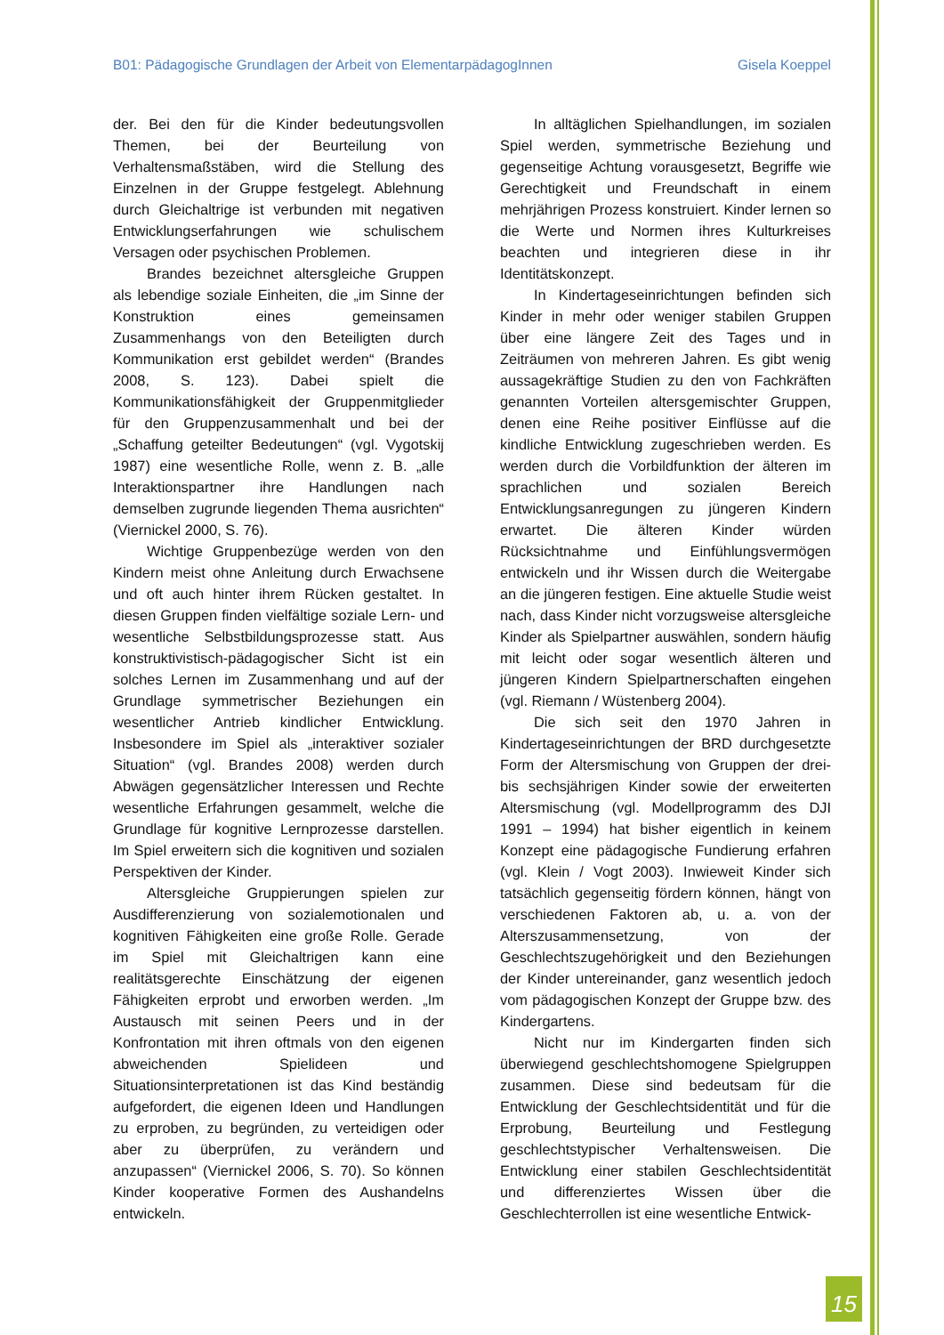B01: Pädagogische Grundlagen der Arbeit von ElementarpädagogInnen Gisela Koeppel
der. Bei den für die Kinder bedeutungsvollen Themen, bei der Beurteilung von Verhaltensmaßstäben, wird die Stellung des Einzelnen in der Gruppe festgelegt. Ablehnung durch Gleichaltrige ist verbunden mit negativen Entwicklungserfahrungen wie schulischem Versagen oder psychischen Problemen.
Brandes bezeichnet altersgleiche Gruppen als lebendige soziale Einheiten, die „im Sinne der Konstruktion eines gemeinsamen Zusammenhangs von den Beteiligten durch Kommunikation erst gebildet werden“ (Brandes 2008, S. 123). Dabei spielt die Kommunikationsfähigkeit der Gruppenmitglieder für den Gruppenzusammenhalt und bei der „Schaffung geteilter Bedeutungen“ (vgl. Vygotskij 1987) eine wesentliche Rolle, wenn z. B. „alle Interaktionspartner ihre Handlungen nach demselben zugrunde liegenden Thema ausrichten“ (Viernickel 2000, S. 76).
Wichtige Gruppenbezüge werden von den Kindern meist ohne Anleitung durch Erwachsene und oft auch hinter ihrem Rücken gestaltet. In diesen Gruppen finden vielfältige soziale Lern- und wesentliche Selbstbildungsprozesse statt. Aus konstruktivistisch-pädagogischer Sicht ist ein solches Lernen im Zusammenhang und auf der Grundlage symmetrischer Beziehungen ein wesentlicher Antrieb kindlicher Entwicklung. Insbesondere im Spiel als „interaktiver sozialer Situation“ (vgl. Brandes 2008) werden durch Abwägen gegensätzlicher Interessen und Rechte wesentliche Erfahrungen gesammelt, welche die Grundlage für kognitive Lernprozesse darstellen. Im Spiel erweitern sich die kognitiven und sozialen Perspektiven der Kinder.
Altersgleiche Gruppierungen spielen zur Ausdifferenzierung von sozialemotionalen und kognitiven Fähigkeiten eine große Rolle. Gerade im Spiel mit Gleichaltrigen kann eine realitätsgerechte Einschätzung der eigenen Fähigkeiten erprobt und erworben werden. „Im Austausch mit seinen Peers und in der Konfrontation mit ihren oftmals von den eigenen abweichenden Spielideen und Situationsinterpretationen ist das Kind beständig aufgefordert, die eigenen Ideen und Handlungen zu erproben, zu begründen, zu verteidigen oder aber zu überprüfen, zu verändern und anzupassen“ (Viernickel 2006, S. 70). So können Kinder kooperative Formen des Aushandelns entwickeln.
In alltäglichen Spielhandlungen, im sozialen Spiel werden, symmetrische Beziehung und gegenseitige Achtung vorausgesetzt, Begriffe wie Gerechtigkeit und Freundschaft in einem mehrjährigen Prozess konstruiert. Kinder lernen so die Werte und Normen ihres Kulturkreises beachten und integrieren diese in ihr Identitätskonzept.
In Kindertageseinrichtungen befinden sich Kinder in mehr oder weniger stabilen Gruppen über eine längere Zeit des Tages und in Zeiträumen von mehreren Jahren. Es gibt wenig aussagekräftige Studien zu den von Fachkräften genannten Vorteilen altersgemischter Gruppen, denen eine Reihe positiver Einflüsse auf die kindliche Entwicklung zugeschrieben werden. Es werden durch die Vorbildfunktion der älteren im sprachlichen und sozialen Bereich Entwicklungsanregungen zu jüngeren Kindern erwartet. Die älteren Kinder würden Rücksichtnahme und Einfühlungsvermögen entwickeln und ihr Wissen durch die Weitergabe an die jüngeren festigen. Eine aktuelle Studie weist nach, dass Kinder nicht vorzugsweise altersgleiche Kinder als Spielpartner auswählen, sondern häufig mit leicht oder sogar wesentlich älteren und jüngeren Kindern Spielpartnerschaften eingehen (vgl. Riemann / Wüstenberg 2004).
Die sich seit den 1970 Jahren in Kindertageseinrichtungen der BRD durchgesetzte Form der Altersmischung von Gruppen der drei- bis sechsjährigen Kinder sowie der erweiterten Altersmischung (vgl. Modellprogramm des DJI 1991 – 1994) hat bisher eigentlich in keinem Konzept eine pädagogische Fundierung erfahren (vgl. Klein / Vogt 2003). Inwieweit Kinder sich tatsächlich gegenseitig fördern können, hängt von verschiedenen Faktoren ab, u. a. von der Alterszusammensetzung, von der Geschlechtszugehörigkeit und den Beziehungen der Kinder untereinander, ganz wesentlich jedoch vom pädagogischen Konzept der Gruppe bzw. des Kindergartens.
Nicht nur im Kindergarten finden sich überwiegend geschlechtshomogene Spielgruppen zusammen. Diese sind bedeutsam für die Entwicklung der Geschlechtsidentität und für die Erprobung, Beurteilung und Festlegung geschlechtstypischer Verhaltensweisen. Die Entwicklung einer stabilen Geschlechtsidentität und differenziertes Wissen über die Geschlechterrollen ist eine wesentliche Entwick-
15